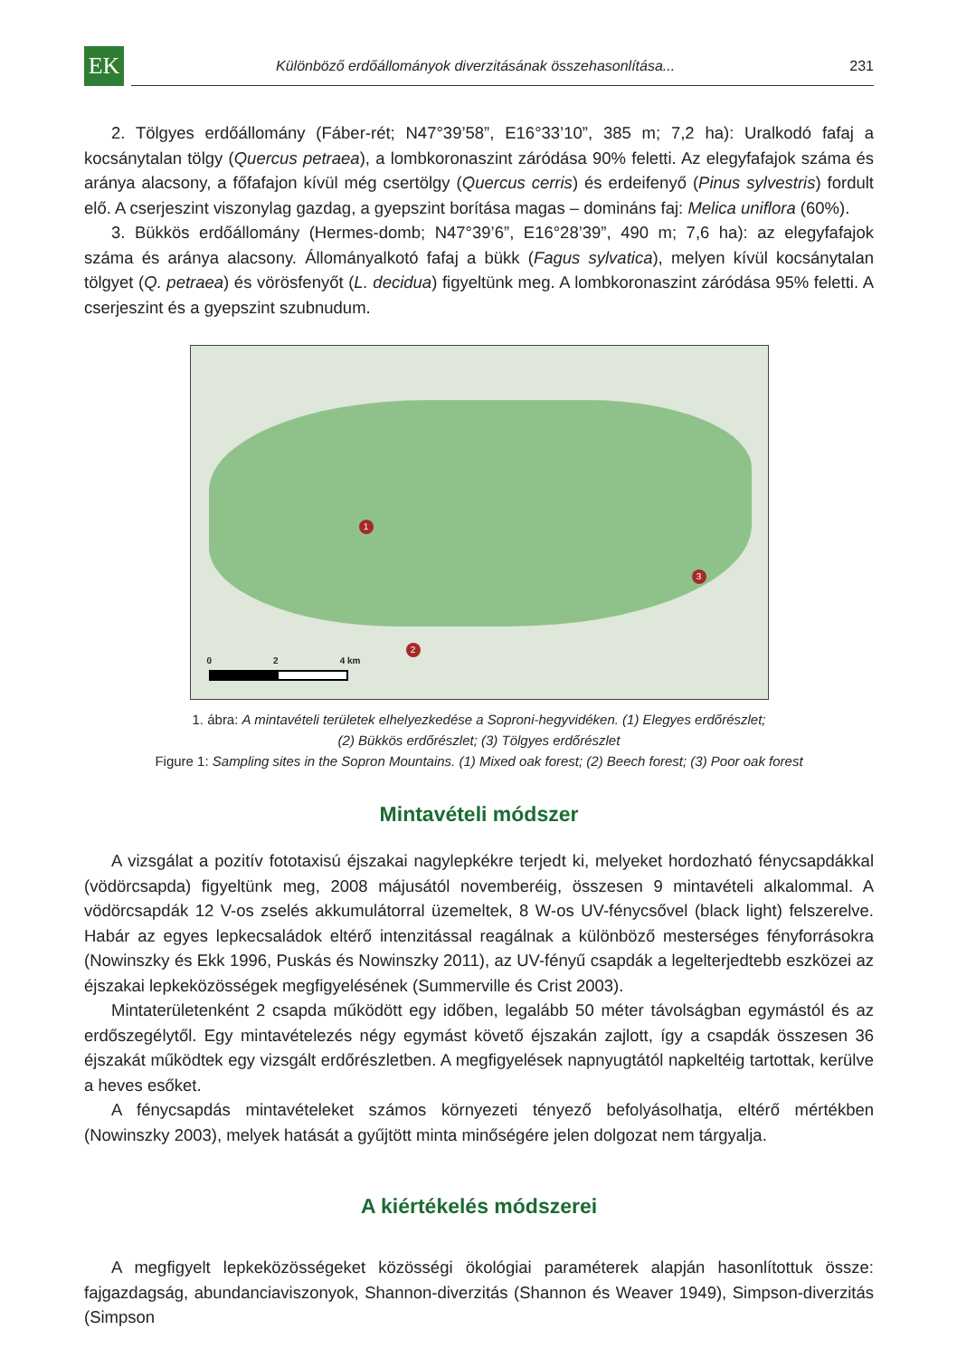EK
Különböző erdőállományok diverzitásának összehasonlítása... 231
2. Tölgyes erdőállomány (Fáber-rét; N47°39’58”, E16°33’10”, 385 m; 7,2 ha): Uralkodó fafaj a kocsánytalan tölgy (Quercus petraea), a lombkoronaszint záródása 90% feletti. Az elegyfafajok száma és aránya alacsony, a főfafajon kívül még csertölgy (Quercus cerris) és erdeifenyő (Pinus sylvestris) fordult elő. A cserjeszint viszonylag gazdag, a gyepszint borítása magas – domináns faj: Melica uniflora (60%).
3. Bükkös erdőállomány (Hermes-domb; N47°39’6”, E16°28’39”, 490 m; 7,6 ha): az elegyfafajok száma és aránya alacsony. Állományalkotó fafaj a bükk (Fagus sylvatica), melyen kívül kocsánytalan tölgyet (Q. petraea) és vörösfenyőt (L. decidua) figyeltünk meg. A lombkoronaszint záródása 95% feletti. A cserjeszint és a gyepszint szubnudum.
1
2
3
0 2 4 km
1. ábra: A mintavételi területek elhelyezkedése a Soproni-hegyvidéken. (1) Elegyes erdőrészlet;
(2) Bükkös erdőrészlet; (3) Tölgyes erdőrészlet
Figure 1: Sampling sites in the Sopron Mountains. (1) Mixed oak forest; (2) Beech forest; (3) Poor oak forest
Mintavételi módszer
A vizsgálat a pozitív fototaxisú éjszakai nagylepkékre terjedt ki, melyeket hordozható fénycsapdákkal (vödörcsapda) figyeltünk meg, 2008 májusától novemberéig, összesen 9 mintavételi alkalommal. A vödörcsapdák 12 V-os zselés akkumulátorral üzemeltek, 8 W-os UV-fénycsővel (black light) felszerelve. Habár az egyes lepkecsaládok eltérő intenzitással reagálnak a különböző mesterséges fényforrásokra (Nowinszky és Ekk 1996, Puskás és Nowinszky 2011), az UV-fényű csapdák a legelterjedtebb eszközei az éjszakai lepkeközösségek megfigyelésének (Summerville és Crist 2003).
Mintaterületenként 2 csapda működött egy időben, legalább 50 méter távolságban egymástól és az erdőszegélytől. Egy mintavételezés négy egymást követő éjszakán zajlott, így a csapdák összesen 36 éjszakát működtek egy vizsgált erdőrészletben. A megfigyelések napnyugtától napkeltéig tartottak, kerülve a heves esőket.
A fénycsapdás mintavételeket számos környezeti tényező befolyásolhatja, eltérő mértékben (Nowinszky 2003), melyek hatását a gyűjtött minta minőségére jelen dolgozat nem tárgyalja.
A kiértékelés módszerei
A megfigyelt lepkeközösségeket közösségi ökológiai paraméterek alapján hasonlítottuk össze: fajgazdagság, abundanciaviszonyok, Shannon-diverzitás (Shannon és Weaver 1949), Simpson-diverzitás (Simpson